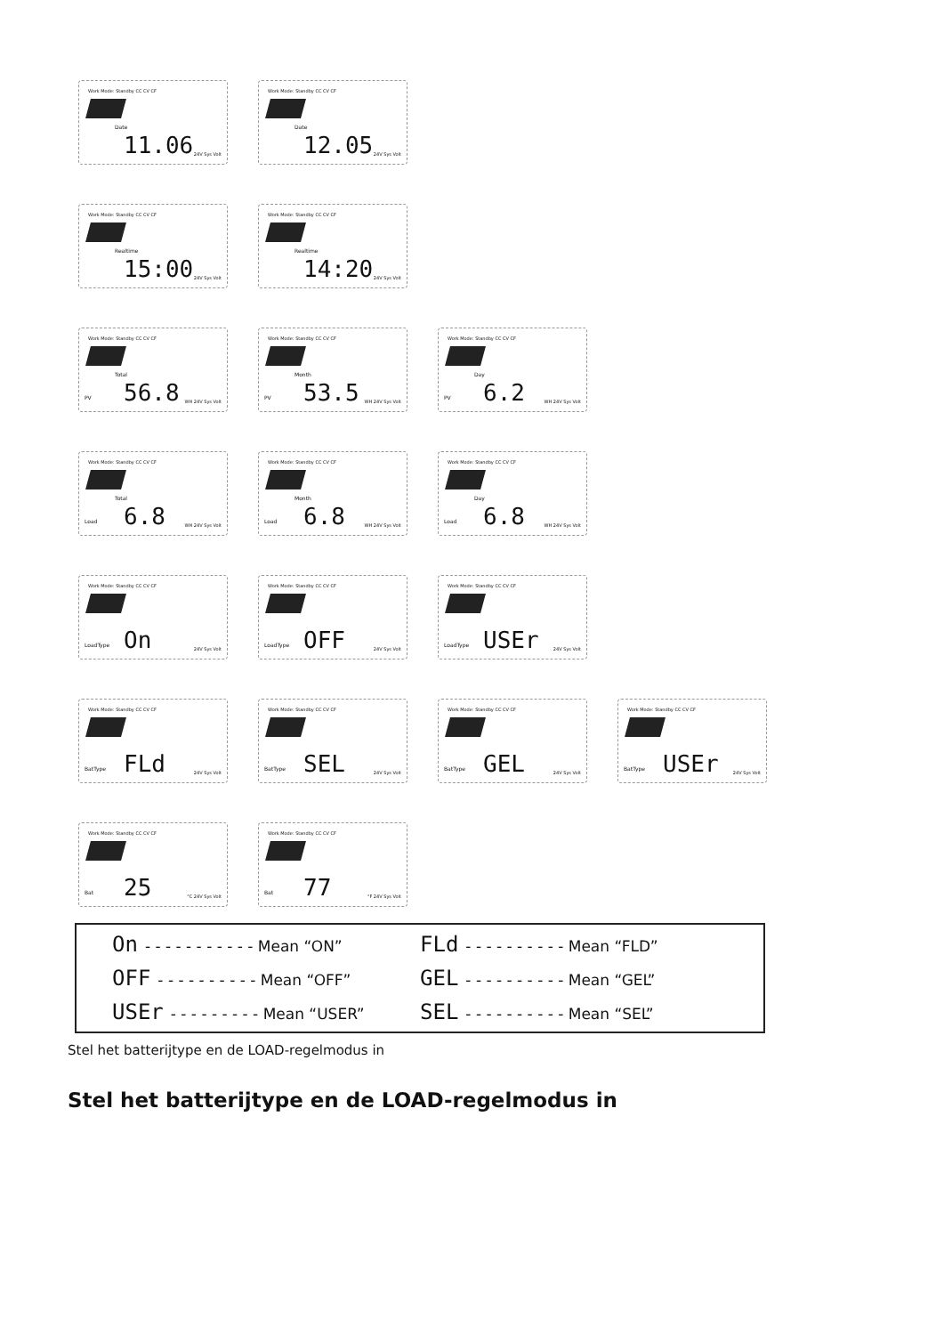Work Mode: Standby CC CV CF
Date
11.06 24V Sys Volt
Work Mode: Standby CC CV CF
Date
12.05 24V Sys Volt
Work Mode: Standby CC CV CF
Realtime
15:00 24V Sys Volt
Work Mode: Standby CC CV CF
Realtime
14:20 24V Sys Volt
Work Mode: Standby CC CV CF
PV
Total
56.8 WH 24V Sys Volt
Work Mode: Standby CC CV CF
PV
Month
53.5 WH 24V Sys Volt
Work Mode: Standby CC CV CF
PV
Day
6.2 WH 24V Sys Volt
Work Mode: Standby CC CV CF
Load
Total
6.8 WH 24V Sys Volt
Work Mode: Standby CC CV CF
Load
Month
6.8 WH 24V Sys Volt
Work Mode: Standby CC CV CF
Load
Day
6.8 WH 24V Sys Volt
Work Mode: Standby CC CV CF
LoadType On 24V Sys Volt
Work Mode: Standby CC CV CF
LoadType OFF 24V Sys Volt
Work Mode: Standby CC CV CF
LoadType USEr 24V Sys Volt
Work Mode: Standby CC CV CF
BatType FLd 24V Sys Volt
Work Mode: Standby CC CV CF
BatType SEL 24V Sys Volt
Work Mode: Standby CC CV CF
BatType GEL 24V Sys Volt
Work Mode: Standby CC CV CF
BatType USEr 24V Sys Volt
Work Mode: Standby CC CV CF
Bat 25 °C 24V Sys Volt
Work Mode: Standby CC CV CF
Bat 77 °F 24V Sys Volt
On - - - - - - - - - - - Mean “ON”
FLd - - - - - - - - - - Mean “FLD”
OFF - - - - - - - - - - Mean “OFF”
GEL - - - - - - - - - - Mean “GEL”
USEr - - - - - - - - - Mean “USER”
SEL - - - - - - - - - - Mean “SEL”
Stel het batterijtype en de LOAD-regelmodus in
Stel het batterijtype en de LOAD-regelmodus in